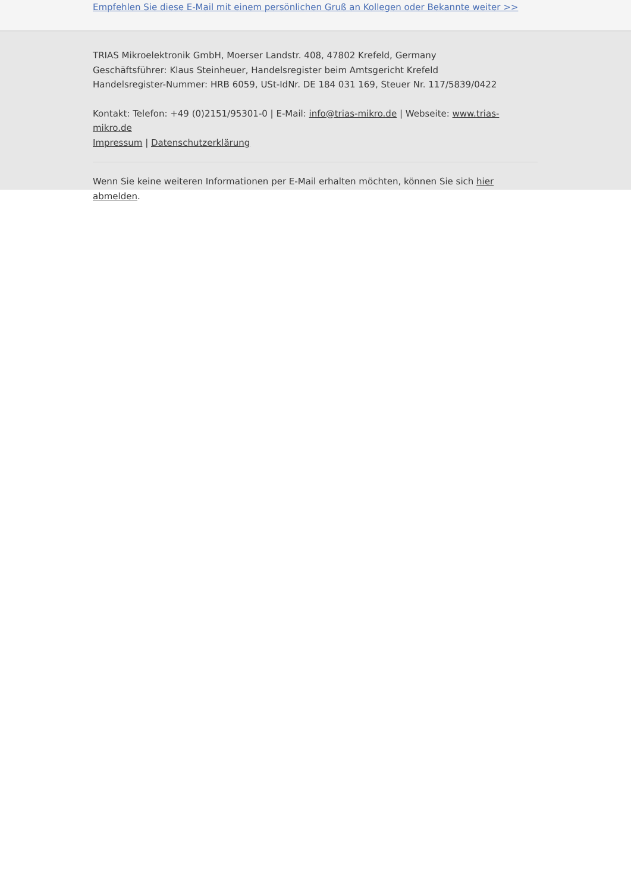Empfehlen Sie diese E-Mail mit einem persönlichen Gruß an Kollegen oder Bekannte weiter >>
TRIAS Mikroelektronik GmbH, Moerser Landstr. 408, 47802 Krefeld, Germany
Geschäftsführer: Klaus Steinheuer, Handelsregister beim Amtsgericht Krefeld
Handelsregister-Nummer: HRB 6059, USt-IdNr. DE 184 031 169, Steuer Nr. 117/5839/0422
Kontakt: Telefon: +49 (0)2151/95301-0 | E-Mail: info@trias-mikro.de | Webseite: www.trias-mikro.de
Impressum | Datenschutzerklärung
Wenn Sie keine weiteren Informationen per E-Mail erhalten möchten, können Sie sich hier abmelden.